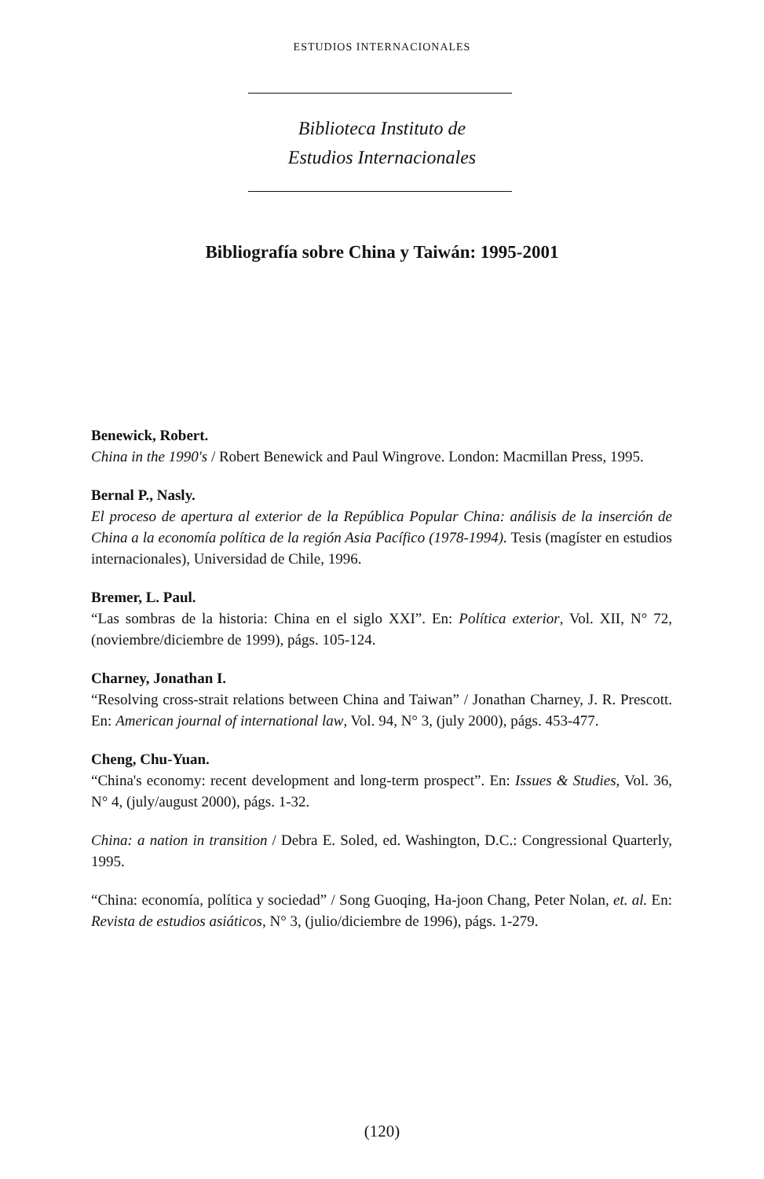ESTUDIOS INTERNACIONALES
Biblioteca Instituto de
Estudios Internacionales
Bibliografía sobre China y Taiwán: 1995-2001
Benewick, Robert.
China in the 1990's / Robert Benewick and Paul Wingrove. London: Macmillan Press, 1995.
Bernal P., Nasly.
El proceso de apertura al exterior de la República Popular China: análisis de la inserción de China a la economía política de la región Asia Pacífico (1978-1994). Tesis (magíster en estudios internacionales), Universidad de Chile, 1996.
Bremer, L. Paul.
“Las sombras de la historia: China en el siglo XXI”. En: Política exterior, Vol. XII, N° 72, (noviembre/diciembre de 1999), págs. 105-124.
Charney, Jonathan I.
“Resolving cross-strait relations between China and Taiwan” / Jonathan Charney, J. R. Prescott. En: American journal of international law, Vol. 94, N° 3, (july 2000), págs. 453-477.
Cheng, Chu-Yuan.
“China's economy: recent development and long-term prospect”. En: Issues & Studies, Vol. 36, N° 4, (july/august 2000), págs. 1-32.
China: a nation in transition / Debra E. Soled, ed. Washington, D.C.: Congressional Quarterly, 1995.
“China: economía, política y sociedad” / Song Guoqing, Ha-joon Chang, Peter Nolan, et. al. En: Revista de estudios asiáticos, N° 3, (julio/diciembre de 1996), págs. 1-279.
(120)